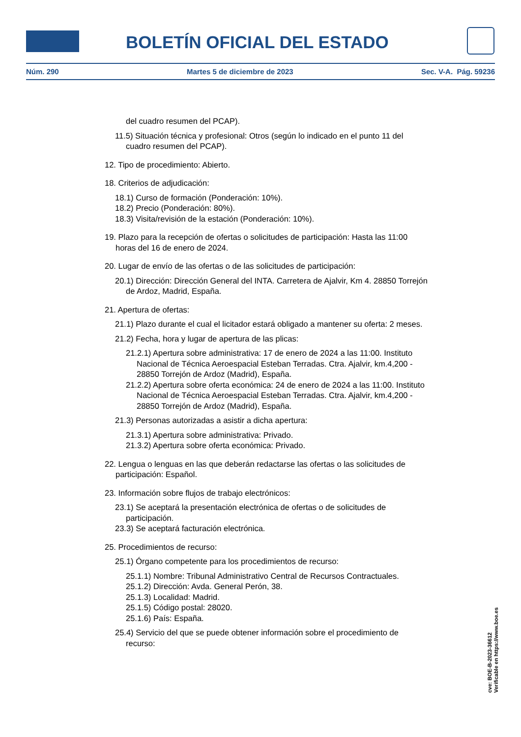BOLETÍN OFICIAL DEL ESTADO
Núm. 290 Martes 5 de diciembre de 2023 Sec. V-A. Pág. 59236
del cuadro resumen del PCAP).
11.5) Situación técnica y profesional: Otros (según lo indicado en el punto 11 del cuadro resumen del PCAP).
12. Tipo de procedimiento: Abierto.
18. Criterios de adjudicación:
18.1) Curso de formación (Ponderación: 10%).
18.2) Precio (Ponderación: 80%).
18.3) Visita/revisión de la estación (Ponderación: 10%).
19. Plazo para la recepción de ofertas o solicitudes de participación: Hasta las 11:00 horas del 16 de enero de 2024.
20. Lugar de envío de las ofertas o de las solicitudes de participación:
20.1) Dirección: Dirección General del INTA. Carretera de Ajalvir, Km 4. 28850 Torrejón de Ardoz, Madrid, España.
21. Apertura de ofertas:
21.1) Plazo durante el cual el licitador estará obligado a mantener su oferta: 2 meses.
21.2) Fecha, hora y lugar de apertura de las plicas:
21.2.1) Apertura sobre administrativa: 17 de enero de 2024 a las 11:00. Instituto Nacional de Técnica Aeroespacial Esteban Terradas. Ctra. Ajalvir, km.4,200 - 28850 Torrejón de Ardoz (Madrid), España.
21.2.2) Apertura sobre oferta económica: 24 de enero de 2024 a las 11:00. Instituto Nacional de Técnica Aeroespacial Esteban Terradas. Ctra. Ajalvir, km.4,200 - 28850 Torrejón de Ardoz (Madrid), España.
21.3) Personas autorizadas a asistir a dicha apertura:
21.3.1) Apertura sobre administrativa: Privado.
21.3.2) Apertura sobre oferta económica: Privado.
22. Lengua o lenguas en las que deberán redactarse las ofertas o las solicitudes de participación: Español.
23. Información sobre flujos de trabajo electrónicos:
23.1) Se aceptará la presentación electrónica de ofertas o de solicitudes de participación.
23.3) Se aceptará facturación electrónica.
25. Procedimientos de recurso:
25.1) Órgano competente para los procedimientos de recurso:
25.1.1) Nombre: Tribunal Administrativo Central de Recursos Contractuales.
25.1.2) Dirección: Avda. General Perón, 38.
25.1.3) Localidad: Madrid.
25.1.5) Código postal: 28020.
25.1.6) País: España.
25.4) Servicio del que se puede obtener información sobre el procedimiento de recurso:
cve: BOE-B-2023-36612
Verificable en https://www.boe.es